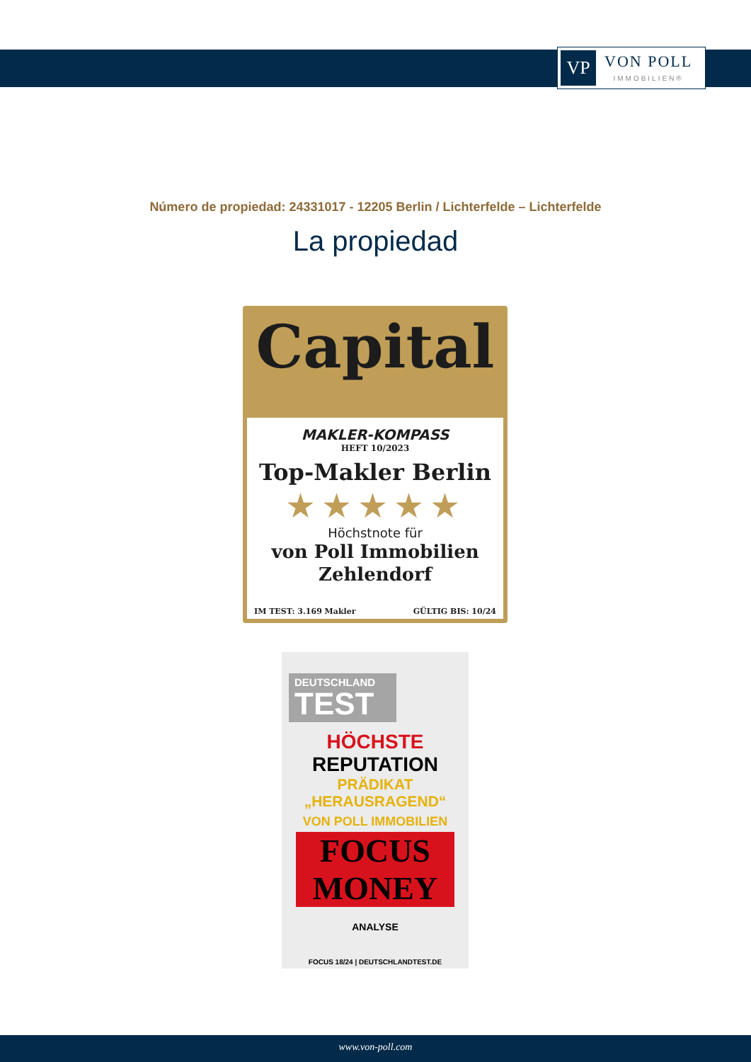VP
VON POLL
IMMOBILIEN®
Número de propiedad: 24331017 - 12205 Berlin / Lichterfelde – Lichterfelde
La propiedad
Capital
MAKLER-KOMPASS
HEFT 10/2023
Top-Makler Berlin
★★★★★
Höchstnote für
von Poll Immobilien
Zehlendorf
IM TEST: 3.169 Makler GÜLTIG BIS: 10/24
DEUTSCHLAND
TEST
HÖCHSTE
REPUTATION
PRÄDIKAT
„HERAUSRAGEND“
VON POLL IMMOBILIEN
FOCUS MONEY
ANALYSE
FOCUS 18/24 | DEUTSCHLANDTEST.DE
www.von-poll.com